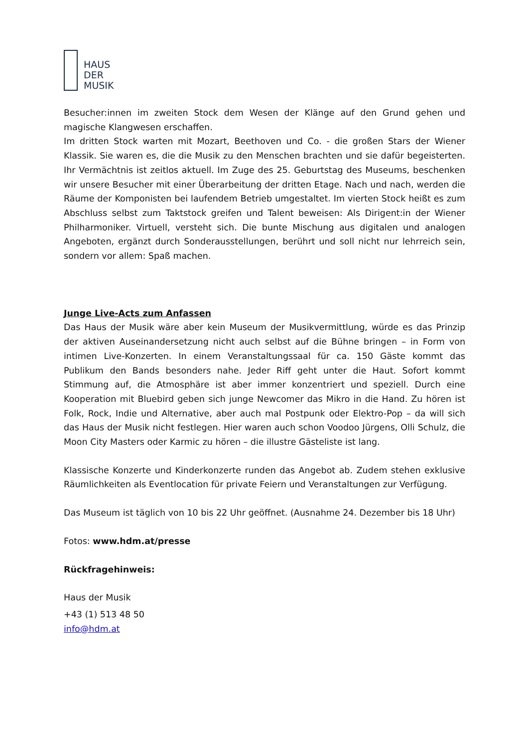HAUS
DER
MUSIK
Besucher:innen im zweiten Stock dem Wesen der Klänge auf den Grund gehen und magische Klangwesen erschaffen.
Im dritten Stock warten mit Mozart, Beethoven und Co. - die großen Stars der Wiener Klassik. Sie waren es, die die Musik zu den Menschen brachten und sie dafür begeisterten. Ihr Vermächtnis ist zeitlos aktuell. Im Zuge des 25. Geburtstag des Museums, beschenken wir unsere Besucher mit einer Überarbeitung der dritten Etage. Nach und nach, werden die Räume der Komponisten bei laufendem Betrieb umgestaltet. Im vierten Stock heißt es zum Abschluss selbst zum Taktstock greifen und Talent beweisen: Als Dirigent:in der Wiener Philharmoniker. Virtuell, versteht sich. Die bunte Mischung aus digitalen und analogen Angeboten, ergänzt durch Sonderausstellungen, berührt und soll nicht nur lehrreich sein, sondern vor allem: Spaß machen.
Junge Live-Acts zum Anfassen
Das Haus der Musik wäre aber kein Museum der Musikvermittlung, würde es das Prinzip der aktiven Auseinandersetzung nicht auch selbst auf die Bühne bringen – in Form von intimen Live-Konzerten. In einem Veranstaltungssaal für ca. 150 Gäste kommt das Publikum den Bands besonders nahe. Jeder Riff geht unter die Haut. Sofort kommt Stimmung auf, die Atmosphäre ist aber immer konzentriert und speziell. Durch eine Kooperation mit Bluebird geben sich junge Newcomer das Mikro in die Hand. Zu hören ist Folk, Rock, Indie und Alternative, aber auch mal Postpunk oder Elektro-Pop – da will sich das Haus der Musik nicht festlegen. Hier waren auch schon Voodoo Jürgens, Olli Schulz, die Moon City Masters oder Karmic zu hören – die illustre Gästeliste ist lang.
Klassische Konzerte und Kinderkonzerte runden das Angebot ab. Zudem stehen exklusive Räumlichkeiten als Eventlocation für private Feiern und Veranstaltungen zur Verfügung.
Das Museum ist täglich von 10 bis 22 Uhr geöffnet. (Ausnahme 24. Dezember bis 18 Uhr)
Fotos: www.hdm.at/presse
Rückfragehinweis:
Haus der Musik
+43 (1) 513 48 50
info@hdm.at